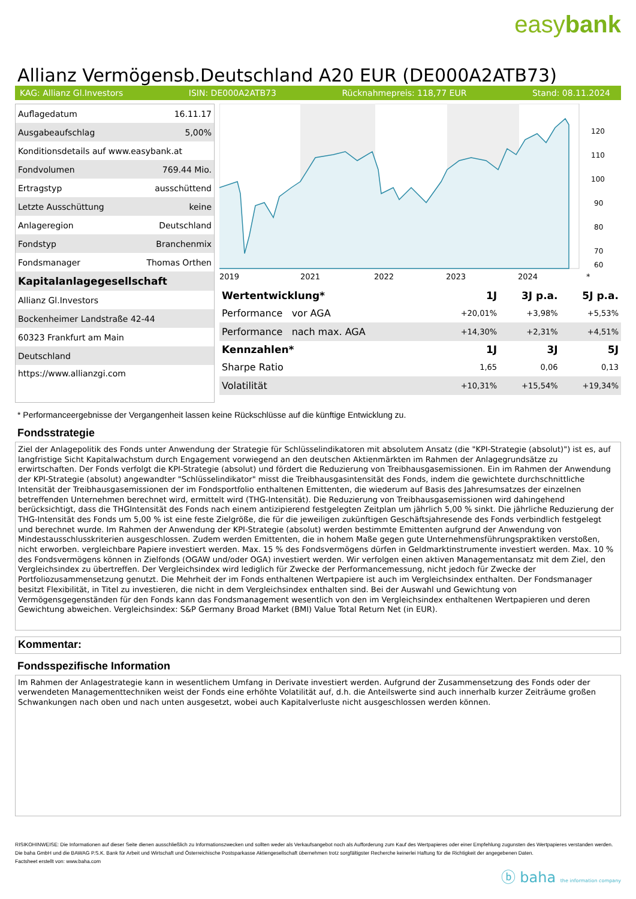easybank
Allianz Vermögensb.Deutschland A20 EUR (DE000A2ATB73)
KAG: Allianz Gl.Investors ISIN: DE000A2ATB73 Rücknahmepreis: 118,77 EUR Stand: 08.11.2024
| Auflagedatum | 16.11.17 |
| Ausgabeaufschlag | 5,00% |
| Konditionsdetails auf www.easybank.at | |
| Fondvolumen | 769.44 Mio. |
| Ertragstyp | ausschüttend |
| Letzte Ausschüttung | keine |
| Anlageregion | Deutschland |
| Fondstyp | Branchenmix |
| Fondsmanager | Thomas Orthen |
| Kapitalanlagegesellschaft | |
| Allianz Gl.Investors | |
| Bockenheimer Landstraße 42-44 | |
| 60323 Frankfurt am Main | |
| Deutschland | |
| https://www.allianzgi.com | |
120
110
100
90
80
70
60
2019
2021
2022
2023
2024
*
| Wertentwicklung* | 1J | 3J p.a. | 5J p.a. |
| --- | --- | --- | --- |
| Performance vor AGA | +20,01% | +3,98% | +5,53% |
| Performance nach max. AGA | +14,30% | +2,31% | +4,51% |
| Kennzahlen* | 1J | 3J | 5J |
| Sharpe Ratio | 1,65 | 0,06 | 0,13 |
| Volatilität | +10,31% | +15,54% | +19,34% |
* Performanceergebnisse der Vergangenheit lassen keine Rückschlüsse auf die künftige Entwicklung zu.
Fondsstrategie
Ziel der Anlagepolitik des Fonds unter Anwendung der Strategie für Schlüsselindikatoren mit absolutem Ansatz (die "KPI-Strategie (absolut)") ist es, auf langfristige Sicht Kapitalwachstum durch Engagement vorwiegend an den deutschen Aktienmärkten im Rahmen der Anlagegrundsätze zu erwirtschaften. Der Fonds verfolgt die KPI-Strategie (absolut) und fördert die Reduzierung von Treibhausgasemissionen. Ein im Rahmen der Anwendung der KPI-Strategie (absolut) angewandter "Schlüsselindikator" misst die Treibhausgasintensität des Fonds, indem die gewichtete durchschnittliche Intensität der Treibhausgasemissionen der im Fondsportfolio enthaltenen Emittenten, die wiederum auf Basis des Jahresumsatzes der einzelnen betreffenden Unternehmen berechnet wird, ermittelt wird (THG-Intensität). Die Reduzierung von Treibhausgasemissionen wird dahingehend berücksichtigt, dass die THGIntensität des Fonds nach einem antizipierend festgelegten Zeitplan um jährlich 5,00 % sinkt. Die jährliche Reduzierung der THG-Intensität des Fonds um 5,00 % ist eine feste Zielgröße, die für die jeweiligen zukünftigen Geschäftsjahresende des Fonds verbindlich festgelegt und berechnet wurde. Im Rahmen der Anwendung der KPI-Strategie (absolut) werden bestimmte Emittenten aufgrund der Anwendung von Mindestausschlusskriterien ausgeschlossen. Zudem werden Emittenten, die in hohem Maße gegen gute Unternehmensführungspraktiken verstoßen, nicht erworben. vergleichbare Papiere investiert werden. Max. 15 % des Fondsvermögens dürfen in Geldmarktinstrumente investiert werden. Max. 10 % des Fondsvermögens können in Zielfonds (OGAW und/oder OGA) investiert werden. Wir verfolgen einen aktiven Managementansatz mit dem Ziel, den Vergleichsindex zu übertreffen. Der Vergleichsindex wird lediglich für Zwecke der Performancemessung, nicht jedoch für Zwecke der Portfoliozusammensetzung genutzt. Die Mehrheit der im Fonds enthaltenen Wertpapiere ist auch im Vergleichsindex enthalten. Der Fondsmanager besitzt Flexibilität, in Titel zu investieren, die nicht in dem Vergleichsindex enthalten sind. Bei der Auswahl und Gewichtung von Vermögensgegenständen für den Fonds kann das Fondsmanagement wesentlich von den im Vergleichsindex enthaltenen Wertpapieren und deren Gewichtung abweichen. Vergleichsindex: S&P Germany Broad Market (BMI) Value Total Return Net (in EUR).
Kommentar:
Fondsspezifische Information
Im Rahmen der Anlagestrategie kann in wesentlichem Umfang in Derivate investiert werden. Aufgrund der Zusammensetzung des Fonds oder der verwendeten Managementtechniken weist der Fonds eine erhöhte Volatilität auf, d.h. die Anteilswerte sind auch innerhalb kurzer Zeiträume großen Schwankungen nach oben und nach unten ausgesetzt, wobei auch Kapitalverluste nicht ausgeschlossen werden können.
RISIKOHINWEISE: Die Informationen auf dieser Seite dienen ausschließlich zu Informationszwecken und sollten weder als Verkaufsangebot noch als Aufforderung zum Kauf des Wertpapieres oder einer Empfehlung zugunsten des Wertpapieres verstanden werden. Die baha GmbH und die BAWAG P.S.K. Bank für Arbeit und Wirtschaft und Österreichische Postsparkasse Aktiengesellschaft übernehmen trotz sorgfältigster Recherche keinerlei Haftung für die Richtigkeit der angegebenen Daten.
Factsheet erstellt von: www.baha.com
ⓑ baha the information company